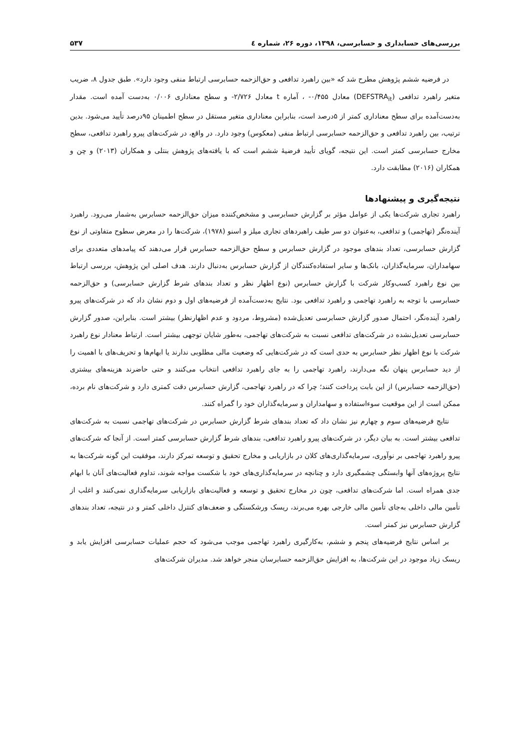بررسی‌های حسابداری و حسابرسی، ۱۳۹۸، دوره ۲۶، شماره ٤ ۵۳۷
در فرضیه ششم پژوهش مطرح شد که «بین راهبرد تدافعی و حق‌الزحمه حسابرسی ارتباط منفی وجود دارد». طبق جدول ۸، ضریب متغیر راهبرد تدافعی (DEFSTRA<sub>it</sub>) معادل ۰/۴۵۵- ، آماره t معادل ۲/۷۲۶- و سطح معناداری ۰/۰۰۶ به‌دست آمده است. مقدار به‌دست‌آمده برای سطح معناداری کمتر از ۵درصد است، بنابراین معناداری متغیر مستقل در سطح اطمینان ۹۵درصد تأیید می‌شود. بدین ترتیب، بین راهبرد تدافعی و حق‌الزحمه حسابرسی ارتباط منفی (معکوس) وجود دارد. در واقع، در شرکت‌های پیرو راهبرد تدافعی، سطح مخارج حسابرسی کمتر است. این نتیجه، گویای تأیید فرضیهٔ ششم است که با یافته‌های پژوهش بنتلی و همکاران (۲۰۱۳) و چن و همکاران (۲۰۱۶) مطابقت دارد.
نتیجه‌گیری و پیشنهادها
راهبرد تجاری شرکت‌ها یکی از عوامل مؤثر بر گزارش حسابرسی و مشخص‌کننده میزان حق‌الزحمه حسابرس به‌شمار می‌رود. راهبرد آینده‌نگر (تهاجمی) و تدافعی، به‌عنوان دو سر طیف راهبردهای تجاری میلز و اسنو (۱۹۷۸)، شرکت‌ها را در معرض سطوح متفاوتی از نوع گزارش حسابرسی، تعداد بندهای موجود در گزارش حسابرس و سطح حق‌الزحمه حسابرس قرار می‌دهند که پیامدهای متعددی برای سهامداران، سرمایه‌گذاران، بانک‌ها و سایر استفاده‌کنندگان از گزارش حسابرس به‌دنبال دارند. هدف اصلی این پژوهش، بررسی ارتباط بین نوع راهبرد کسب‌وکار شرکت با گزارش حسابرس (نوع اظهار نظر و تعداد بندهای شرط گزارش حسابرسی) و حق‌الزحمه حسابرسی با توجه به راهبرد تهاجمی و راهبرد تدافعی بود. نتایج به‌دست‌آمده از فرضیه‌های اول و دوم نشان داد که در شرکت‌های پیرو راهبرد آینده‌نگر، احتمال صدور گزارش حسابرسی تعدیل‌شده (مشروط، مردود و عدم اظهارنظر) بیشتر است. بنابراین، صدور گزارش حسابرسی تعدیل‌نشده در شرکت‌های تدافعی نسبت به شرکت‌های تهاجمی، به‌طور شایان توجهی بیشتر است. ارتباط معنادار نوع راهبرد شرکت با نوع اظهار نظر حسابرس به حدی است که در شرکت‌هایی که وضعیت مالی مطلوبی ندارند یا ابهام‌ها و تحریف‌های با اهمیت را از دید حسابرس پنهان نگه می‌دارند، راهبرد تهاجمی را به جای راهبرد تدافعی انتخاب می‌کنند و حتی حاضرند هزینه‌های بیشتری (حق‌الزحمه حسابرس) از این بابت پرداخت کنند؛ چرا که در راهبرد تهاجمی، گزارش حسابرس دقت کمتری دارد و شرکت‌های نام برده، ممکن است از این موقعیت سوءاستفاده و سهامداران و سرمایه‌گذاران خود را گمراه کنند.
نتایج فرضیه‌های سوم و چهارم نیز نشان داد که تعداد بندهای شرط گزارش حسابرس در شرکت‌های تهاجمی نسبت به شرکت‌های تدافعی بیشتر است. به بیان دیگر، در شرکت‌های پیرو راهبرد تدافعی، بندهای شرط گزارش حسابرسی کمتر است. از آنجا که شرکت‌های پیرو راهبرد تهاجمی بر نوآوری، سرمایه‌گذاری‌های کلان در بازاریابی و مخارج تحقیق و توسعه تمرکز دارند، موفقیت این گونه شرکت‌ها به نتایج پروژه‌های آنها وابستگی چشمگیری دارد و چنانچه در سرمایه‌گذاری‌های خود با شکست مواجه شوند، تداوم فعالیت‌های آنان با ابهام جدی همراه است. اما شرکت‌های تدافعی، چون در مخارج تحقیق و توسعه و فعالیت‌های بازاریابی سرمایه‌گذاری نمی‌کنند و اغلب از تأمین مالی داخلی به‌جای تأمین مالی خارجی بهره می‌برند، ریسک ورشکستگی و ضعف‌های کنترل داخلی کمتر و در نتیجه، تعداد بندهای گزارش حسابرس نیز کمتر است.
بر اساس نتایج فرضیه‌های پنجم و ششم، به‌کارگیری راهبرد تهاجمی موجب می‌شود که حجم عملیات حسابرسی افزایش یابد و ریسک زیاد موجود در این شرکت‌ها، به افزایش حق‌الزحمه حسابرسان منجر خواهد شد. مدیران شرکت‌های